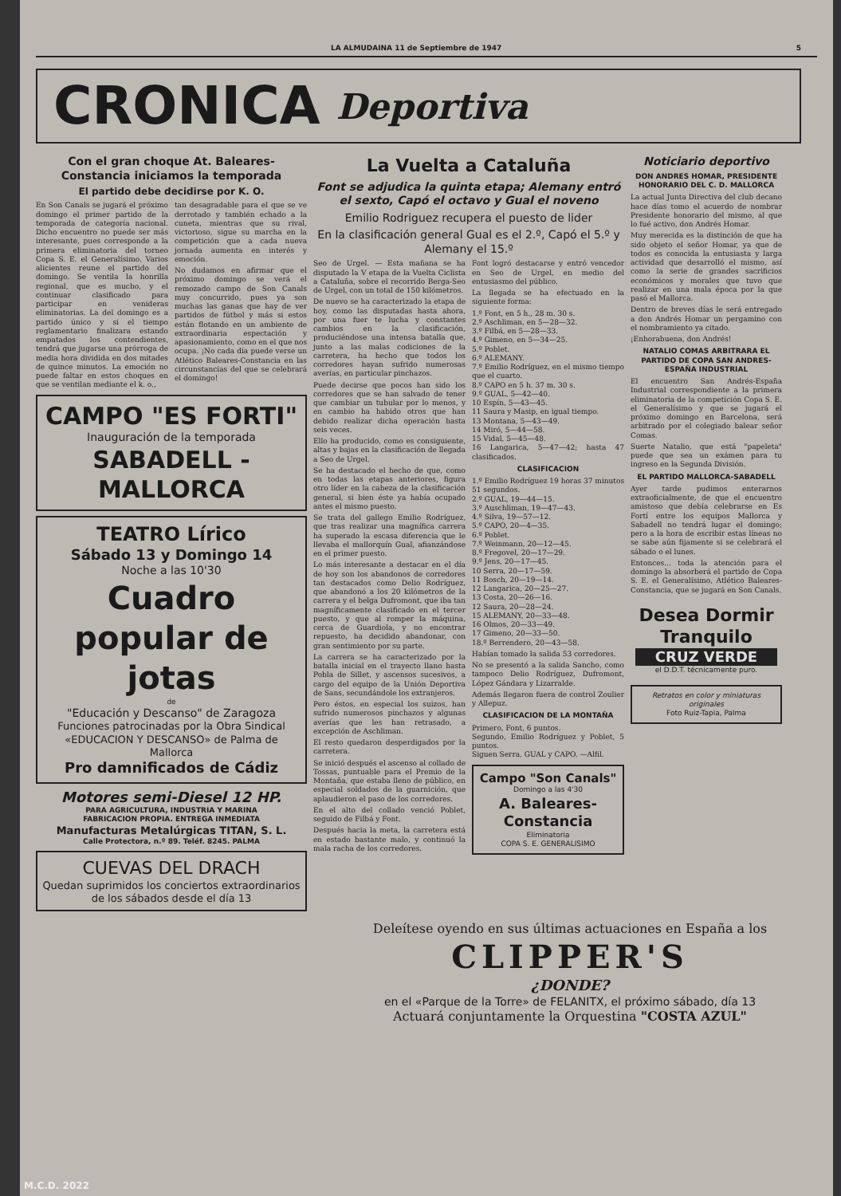LA ALMUDAINA 11 de Septiembre de 1947 5
CRONICA Deportiva
Con el gran choque At. Baleares-Constancia iniciamos la temporada
El partido debe decidirse por K. O.
En Son Canals se jugará el próximo domingo el primer partido de la temporada de categoría nacional. Dicho encuentro no puede ser más interesante, pues corresponde a la primera eliminatoria del torneo Copa S. E. el Generalísimo. Varios alicientes reune el partido del domingo. Se ventila la honrilla regional, que es mucho, y el continuar clasificado para participar en venideras eliminatorias. La del domingo es a partido único y si el tiempo reglamentario finalizara estando empatados los contendientes, tendrá que jugarse una prórroga de media hora dividida en dos mitades de quince minutos. La emoción no puede faltar en estos choques en que se ventilan mediante el k. o.,
tan desagradable para el que se ve derrotado y también echado a la cuneta, mientras que su rival, victorioso, sigue su marcha en la competición que a cada nueva jornada aumenta en interés y emoción.
No dudamos en afirmar que el próximo domingo se verá el remozado campo de Son Canals muy concurrido, pues ya son muchas las ganas que hay de ver partidos de fútbol y más si estos están flotando en un ambiente de extraordinaria espectación y apasionamiento, como en el que nos ocupa. ¡No cada día puede verse un Atlético Baleares-Constancia en las circunstancias del que se celebrará el domingo!
CAMPO "ES FORTI"
Inauguración de la temporada
SABADELL - MALLORCA
TEATRO Lírico
Sábado 13 y Domingo 14
Noche a las 10'30
Cuadro popular de jotas
de
"Educación y Descanso" de Zaragoza
Funciones patrocinadas por la Obra Sindical «EDUCACION Y DESCANSO» de Palma de Mallorca
Pro damnificados de Cádiz
Motores semi-Diesel 12 HP.
PARA AGRICULTURA, INDUSTRIA Y MARINA
FABRICACION PROPIA. ENTREGA INMEDIATA
Manufacturas Metalúrgicas TITAN, S. L.
Calle Protectora, n.º 89. Teléf. 8245. PALMA
CUEVAS DEL DRACH
Quedan suprimidos los conciertos extraordinarios de los sábados desde el día 13
La Vuelta a Cataluña
Font se adjudica la quinta etapa; Alemany entró el sexto, Capó el octavo y Gual el noveno
Emilio Rodriguez recupera el puesto de lider
En la clasificación general Gual es el 2.º, Capó el 5.º y Alemany el 15.º
Seo de Urgel. — Esta mañana se ha disputado la V etapa de la Vuelta Ciclista a Cataluña, sobre el recorrido Berga-Seo de Urgel, con un total de 150 kilómetros.
De nuevo se ha caracterizado la etapa de hoy, como las disputadas hasta ahora, por una fuer te lucha y constantes cambios en la clasificación, produciéndose una intensa batalla que, junto a las malas codiciones de la carretera, ha hecho que todos los corredores hayan sufrido numerosas averías, en particular pinchazos.
Puede decirse que pocos han sido los corredores que se han salvado de tener que cambiar un tubular por lo menos, y en cambio ha habido otros que han debido realizar dicha operación hasta seis veces.
Ello ha producido, como es consiguiente, altas y bajas en la clasificación de llegada a Seo de Urgel.
Se ha destacado el hecho de que, como en todas las etapas anteriores, figura otro líder en la cabeza de la clasificación general, si bien éste ya había ocupado antes el mismo puesto.
Se trata del gallego Emilio Rodríguez, que tras realizar una magnífica carrera ha superado la escasa diferencia que le llevaba el mallorquín Gual, afianzándose en el primer puesto.
Lo más interesante a destacar en el día de hoy son los abandonos de corredores tan destacados como Delio Rodríguez, que abandonó a los 20 kilómetros de la carrera y el belga Dufromont, que iba tan magníficamente clasificado en el tercer puesto, y que al romper la máquina, cerca de Guardiola, y no encontrar repuesto, ha decidido abandonar, con gran sentimiento por su parte.
La carrera se ha caracterizado por la batalla inicial en el trayecto llano hasta Pobla de Sillet, y ascensos sucesivos, a cargo del equipo de la Unión Deportiva de Sans, secundándole los extranjeros.
Pero éstos, en especial los suizos, han sufrido numerosos pinchazos y algunas averías que les han retrasado, a excepción de Aschliman.
El resto quedaron desperdigados por la carretera.
Se inició después el ascenso al collado de Tossas, puntuable para el Premio de la Montaña, que estaba lleno de público, en especial soldados de la guarnición, que aplaudieron el paso de los corredores.
En el alto del collado venció Poblet, seguido de Filbá y Font.
Después hacia la meta, la carretera está en estado bastante malo, y continuó la mala racha de los corredores.
Font logró destacarse y entró vencedor en Seo de Urgel, en medio del entusiasmo del público.
La llegada se ha efectuado en la siguiente forma:
1.º Font, en 5 h., 28 m. 30 s.
2.º Aschliman, en 5—28—32.
3.º Filbá, en 5—28—33.
4.º Gimeno, en 5—34—25.
5.º Poblet.
6.º ALEMANY.
7.º Emilio Rodríguez, en el mismo tiempo que el cuarto.
8.º CAPO en 5 h. 37 m. 30 s.
9.º GUAL, 5—42—40.
10 Espín, 5—43—45.
11 Saura y Masip, en igual tiempo.
13 Montana, 5—43—49.
14 Miró, 5—44—58.
15 Vidal, 5—45—48.
16 Langarica, 5—47—42; hasta 47 clasificados.
CLASIFICACION
1.º Emilio Rodríguez 19 horas 37 minutos 51 segundos.
2.º GUAL, 19—44—15.
3.º Auschliman, 19—47—43.
4.º Silva, 19—57—12.
5.º CAPO, 20—4—35.
6.º Poblet.
7.º Weinmann, 20—12—45.
8.º Fregovel, 20—17—29.
9.º Jens, 20—17—45.
10 Serra, 20—17—59.
11 Bosch, 20—19—14.
12 Langarica, 20—25—27.
13 Costa, 20—26—16.
12 Saura, 20—28—24.
15 ALEMANY, 20—33—48.
16 Olmos, 20—33—49.
17 Gimeno, 20—33—50.
18.º Berrendero, 20—43—58.
Habían tomado la salida 53 corredores.
No se presentó a la salida Sancho, como tampoco Delio Rodríguez, Dufromont, López Gándara y Lizarralde.
Además llegaron fuera de control Zoulier y Allepuz.
CLASIFICACION DE LA MONTAÑA
Primero, Font, 6 puntos.
Segundo, Emilio Rodríguez y Poblet, 5 puntos.
Siguen Serra, GUAL y CAPO. —Alfil.
Campo "Son Canals"
Domingo a las 4'30
A. Baleares-Constancia
Eliminatoria
COPA S. E. GENERALISIMO
Noticiario deportivo
DON ANDRES HOMAR, PRESIDENTE HONORARIO DEL C. D. MALLORCA
La actual Junta Directiva del club decano hace días tomo el acuerdo de nombrar Presidente honorario del mismo, al que lo fué activo, don Andrés Homar.
Muy merecida es la distinción de que ha sido objeto el señor Homar, ya que de todos es conocida la entusiasta y larga actividad que desarrolló el mismo, así como la serie de grandes sacrificios económicos y morales que tuvo que realizar en una mala época por la que pasó el Mallorca.
Dentro de breves días le será entregado a don Andrés Homar un pergamino con el nombramiento ya citado.
¡Enhorabuena, don Andrés!
NATALIO COMAS ARBITRARA EL PARTIDO DE COPA SAN ANDRES-ESPAÑA INDUSTRIAL
El encuentro San Andrés-España Industrial correspondiente a la primera eliminatoria de la competición Copa S. E. el Generalísimo y que se jugará el próximo domingo en Barcelona, será arbitrado por el colegiado balear señor Comas.
Suerte Natalio, que está "papeleta" puede que sea un exámen para tu ingreso en la Segunda División.
EL PARTIDO MALLORCA-SABADELL
Ayer tarde pudimos enterarnos extraoficialmente, de que el encuentro amistoso que debía celebrarse en Es Fortí entre los equipos Mallorca y Sabadell no tendrá lugar el domingo; pero a la hora de escribir estas líneas no se sabe aún fijamente si se celebrará el sábado o el lunes.
Entonces... toda la atención para el domingo la absorberá el partido de Copa S. E. el Generalísimo, Atlético Baleares-Constancia, que se jugará en Son Canals.
Desea Dormir Tranquilo
CRUZ VERDE
el D.D.T. técnicamente puro.
Retratos en color y miniaturas originales
Foto Ruiz-Tapia, Palma
Deleítese oyendo en sus últimas actuaciones en España a los
CLIPPER'S
¿DONDE?
en el «Parque de la Torre» de FELANITX, el próximo sábado, día 13
Actuará conjuntamente la Orquestina "COSTA AZUL"
M.C.D. 2022